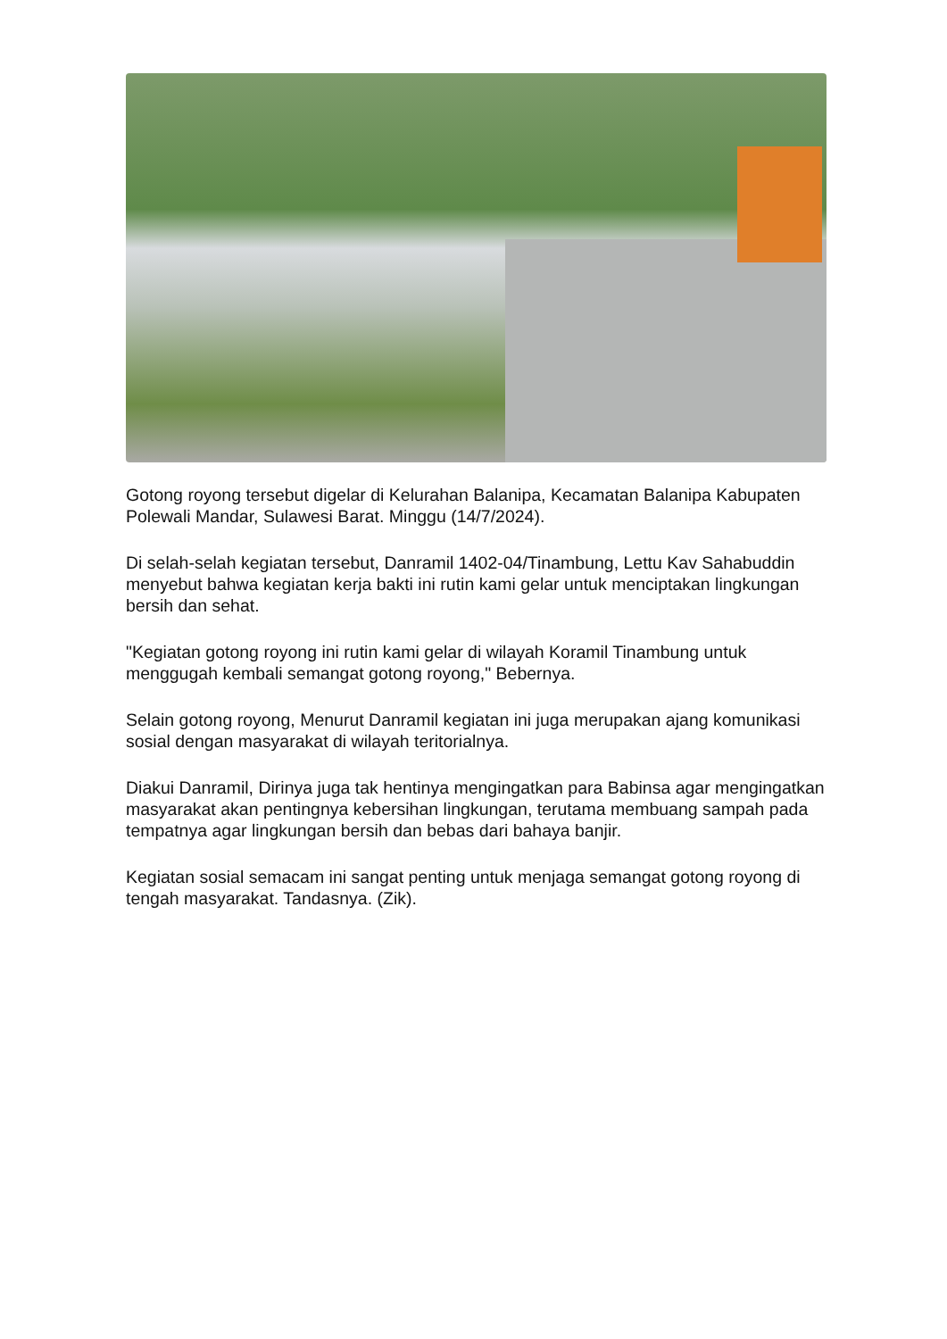Gotong royong tersebut digelar di Kelurahan Balanipa, Kecamatan Balanipa Kabupaten Polewali Mandar, Sulawesi Barat. Minggu (14/7/2024).
Di selah-selah kegiatan tersebut, Danramil 1402-04/Tinambung, Lettu Kav Sahabuddin menyebut bahwa kegiatan kerja bakti ini rutin kami gelar untuk menciptakan lingkungan bersih dan sehat.
"Kegiatan gotong royong ini rutin kami gelar di wilayah Koramil Tinambung untuk menggugah kembali semangat gotong royong," Bebernya.
Selain gotong royong, Menurut Danramil kegiatan ini juga merupakan ajang komunikasi sosial dengan masyarakat di wilayah teritorialnya.
Diakui Danramil, Dirinya juga tak hentinya mengingatkan para Babinsa agar mengingatkan masyarakat akan pentingnya kebersihan lingkungan, terutama membuang sampah pada tempatnya agar lingkungan bersih dan bebas dari bahaya banjir.
Kegiatan sosial semacam ini sangat penting untuk menjaga semangat gotong royong di tengah masyarakat. Tandasnya. (Zik).